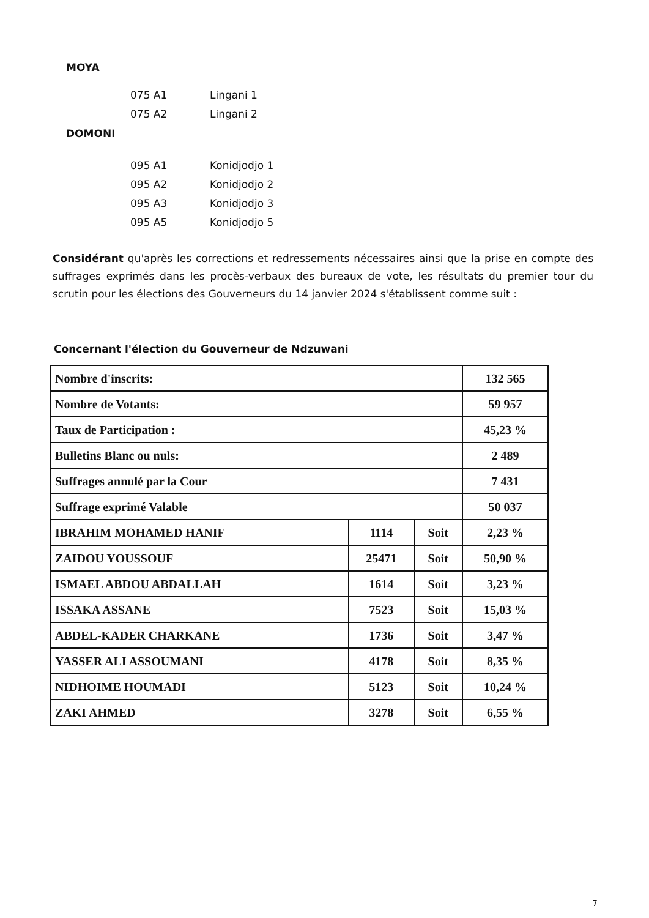MOYA
075 A1 Lingani 1
075 A2 Lingani 2
DOMONI
095 A1 Konidjodjo 1
095 A2 Konidjodjo 2
095 A3 Konidjodjo 3
095 A5 Konidjodjo 5
Considérant qu'après les corrections et redressements nécessaires ainsi que la prise en compte des suffrages exprimés dans les procès-verbaux des bureaux de vote, les résultats du premier tour du scrutin pour les élections des Gouverneurs du 14 janvier 2024 s'établissent comme suit :
Concernant l'élection du Gouverneur de Ndzuwani
| Nombre d'inscrits: | | | 132 565 |
| Nombre de Votants: | | | 59 957 |
| Taux de Participation : | | | 45,23 % |
| Bulletins Blanc ou nuls: | | | 2 489 |
| Suffrages annulé par la Cour | | | 7 431 |
| Suffrage exprimé Valable | | | 50 037 |
| IBRAHIM MOHAMED HANIF | 1114 | Soit | 2,23 % |
| ZAIDOU YOUSSOUF | 25471 | Soit | 50,90 % |
| ISMAEL ABDOU ABDALLAH | 1614 | Soit | 3,23 % |
| ISSAKA ASSANE | 7523 | Soit | 15,03 % |
| ABDEL-KADER CHARKANE | 1736 | Soit | 3,47 % |
| YASSER ALI ASSOUMANI | 4178 | Soit | 8,35 % |
| NIDHOIME HOUMADI | 5123 | Soit | 10,24 % |
| ZAKI AHMED | 3278 | Soit | 6,55 % |
7